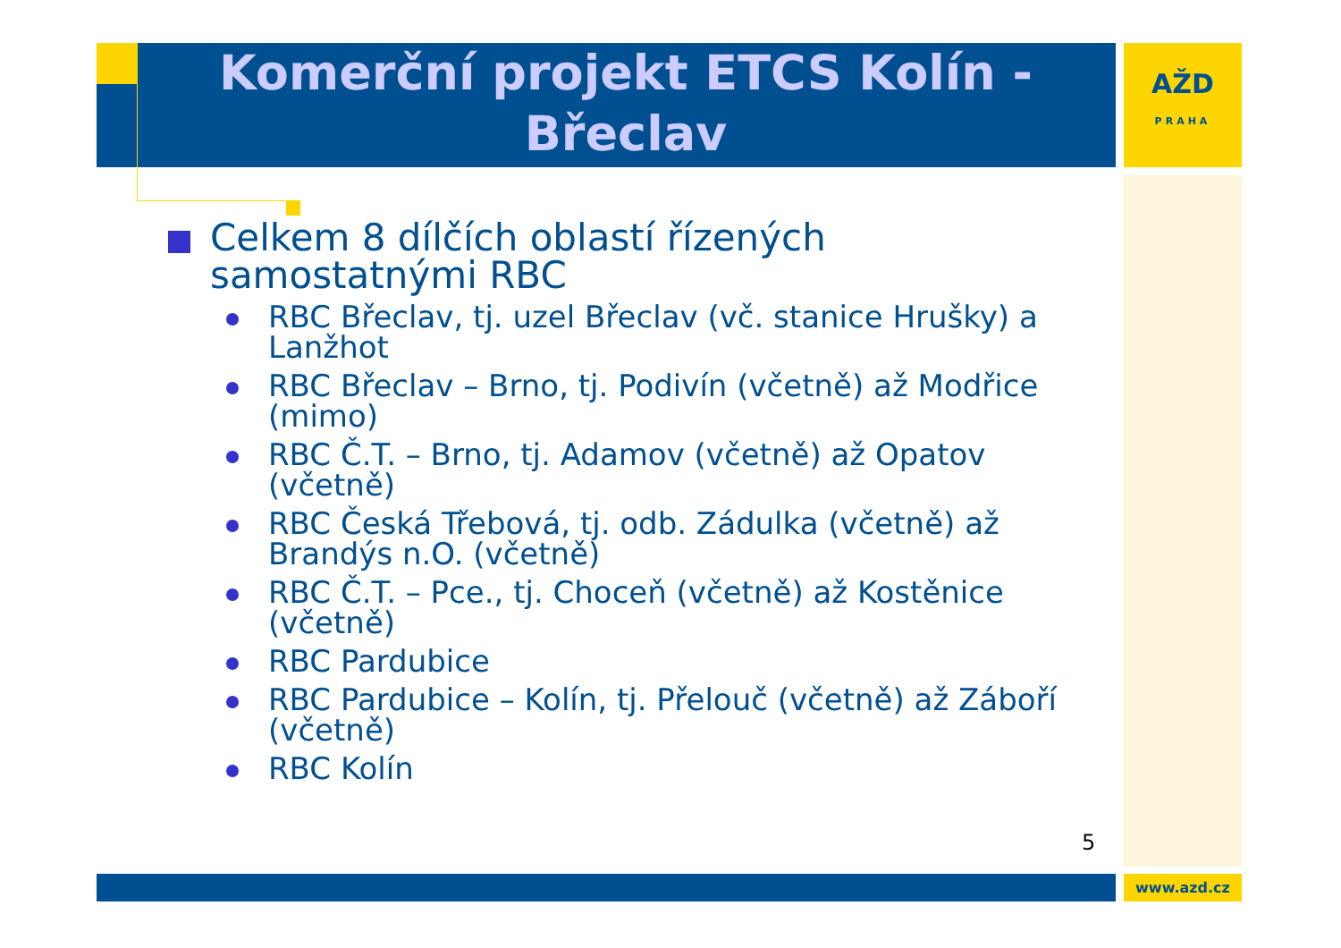Komerční projekt ETCS Kolín - Břeclav
AŽD
PRAHA
Celkem 8 dílčích oblastí řízených samostatnými RBC
RBC Břeclav, tj. uzel Břeclav (vč. stanice Hrušky) a Lanžhot
RBC Břeclav – Brno, tj. Podivín (včetně) až Modřice (mimo)
RBC Č.T. – Brno, tj. Adamov (včetně) až Opatov (včetně)
RBC Česká Třebová, tj. odb. Zádulka (včetně) až Brandýs n.O. (včetně)
RBC Č.T. – Pce., tj. Choceň (včetně) až Kostěnice (včetně)
RBC Pardubice
RBC Pardubice – Kolín, tj. Přelouč (včetně) až Záboří (včetně)
RBC Kolín
5
www.azd.cz